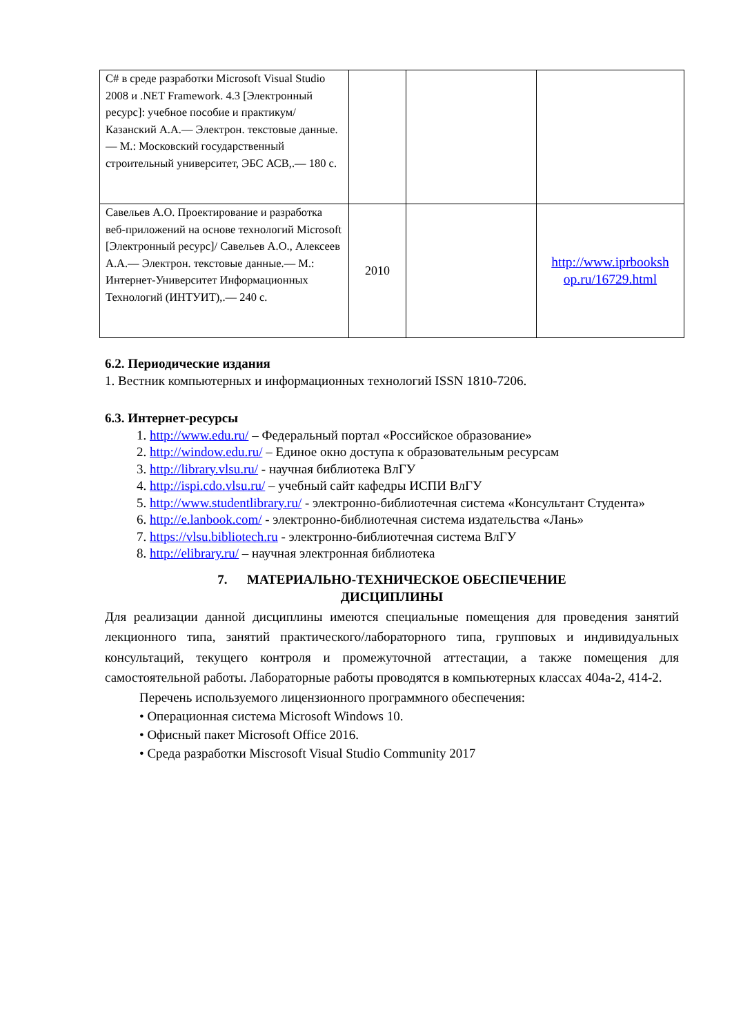| C# в среде разработки Microsoft Visual Studio 2008 и .NET Framework. 4.3 [Электронный ресурс]: учебное пособие и практикум/ Казанский А.А.— Электрон. текстовые данные.— М.: Московский государственный строительный университет, ЭБС АСВ,.— 180 с. | | | |
| Савельев А.О. Проектирование и разработка веб-приложений на основе технологий Microsoft [Электронный ресурс]/ Савельев А.О., Алексеев А.А.— Электрон. текстовые данные.— М.: Интернет-Университет Информационных Технологий (ИНТУИТ),.— 240 с. | 2010 | | http://www.iprbooksh op.ru/16729.html |
6.2. Периодические издания
1. Вестник компьютерных и информационных технологий ISSN 1810-7206.
6.3. Интернет-ресурсы
1. http://www.edu.ru/ – Федеральный портал «Российское образование»
2. http://window.edu.ru/ – Единое окно доступа к образовательным ресурсам
3. http://library.vlsu.ru/ - научная библиотека ВлГУ
4. http://ispi.cdo.vlsu.ru/ – учебный сайт кафедры ИСПИ ВлГУ
5. http://www.studentlibrary.ru/ - электронно-библиотечная система «Консультант Студента»
6. http://e.lanbook.com/ - электронно-библиотечная система издательства «Лань»
7. https://vlsu.bibliotech.ru - электронно-библиотечная система ВлГУ
8. http://elibrary.ru/ – научная электронная библиотека
7. МАТЕРИАЛЬНО-ТЕХНИЧЕСКОЕ ОБЕСПЕЧЕНИЕ
ДИСЦИПЛИНЫ
Для реализации данной дисциплины имеются специальные помещения для проведения занятий лекционного типа, занятий практического/лабораторного типа, групповых и индивидуальных консультаций, текущего контроля и промежуточной аттестации, а также помещения для самостоятельной работы. Лабораторные работы проводятся в компьютерных классах 404а-2, 414-2.
Перечень используемого лицензионного программного обеспечения:
• Операционная система Microsoft Windows 10.
• Офисный пакет Microsoft Office 2016.
• Среда разработки Miscrosoft Visual Studio Community 2017